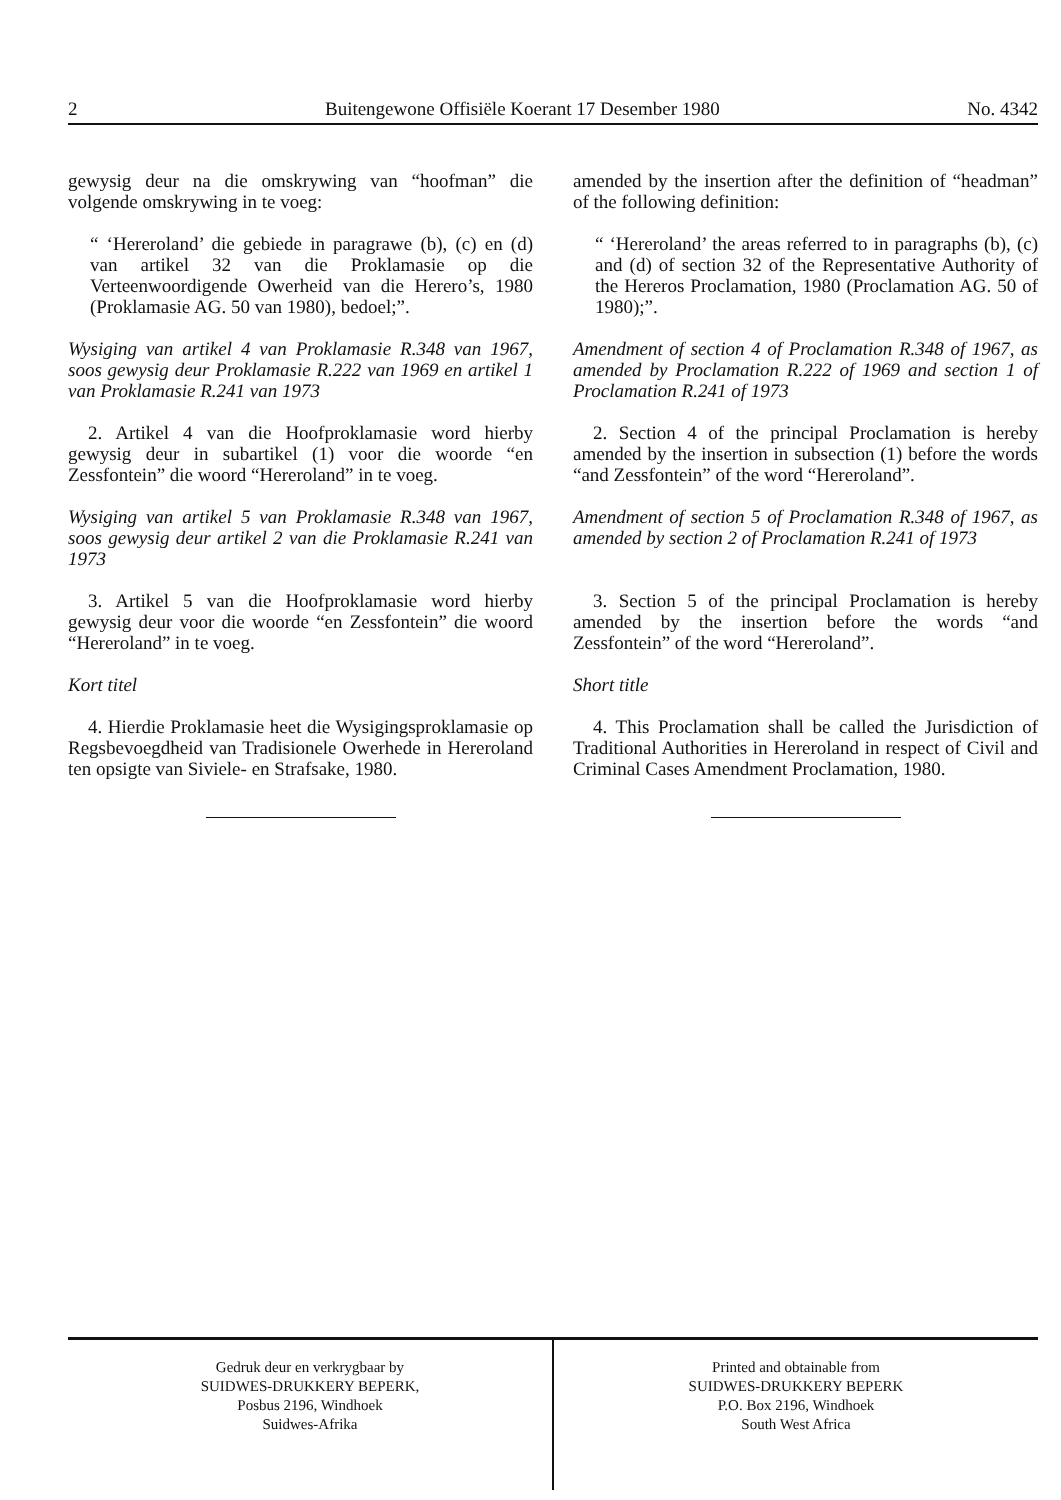2 Buitengewone Offisiële Koerant 17 Desember 1980 No. 4342
gewysig deur na die omskrywing van “hoofman” die volgende omskrywing in te voeg:
“ ‘Hereroland’ die gebiede in paragrawe (b), (c) en (d) van artikel 32 van die Proklamasie op die Verteenwoordigende Owerheid van die Herero’s, 1980 (Proklamasie AG. 50 van 1980), bedoel;”.
Wysiging van artikel 4 van Proklamasie R.348 van 1967, soos gewysig deur Proklamasie R.222 van 1969 en artikel 1 van Proklamasie R.241 van 1973
2. Artikel 4 van die Hoofproklamasie word hierby gewysig deur in subartikel (1) voor die woorde “en Zessfontein” die woord “Hereroland” in te voeg.
Wysiging van artikel 5 van Proklamasie R.348 van 1967, soos gewysig deur artikel 2 van die Proklamasie R.241 van 1973
3. Artikel 5 van die Hoofproklamasie word hierby gewysig deur voor die woorde “en Zessfontein” die woord “Hereroland” in te voeg.
Kort titel
4. Hierdie Proklamasie heet die Wysigingsproklamasie op Regsbevoegdheid van Tradisionele Owerhede in Hereroland ten opsigte van Siviele- en Strafsake, 1980.
amended by the insertion after the definition of “headman” of the following definition:
“ ‘Hereroland’ the areas referred to in paragraphs (b), (c) and (d) of section 32 of the Representative Authority of the Hereros Proclamation, 1980 (Proclamation AG. 50 of 1980);”.
Amendment of section 4 of Proclamation R.348 of 1967, as amended by Proclamation R.222 of 1969 and section 1 of Proclamation R.241 of 1973
2. Section 4 of the principal Proclamation is hereby amended by the insertion in subsection (1) before the words “and Zessfontein” of the word “Hereroland”.
Amendment of section 5 of Proclamation R.348 of 1967, as amended by section 2 of Proclamation R.241 of 1973
3. Section 5 of the principal Proclamation is hereby amended by the insertion before the words “and Zessfontein” of the word “Hereroland”.
Short title
4. This Proclamation shall be called the Jurisdiction of Traditional Authorities in Hereroland in respect of Civil and Criminal Cases Amendment Proclamation, 1980.
Gedruk deur en verkrygbaar by
SUIDWES-DRUKKERY BEPERK,
Posbus 2196, Windhoek
Suidwes-Afrika
Printed and obtainable from
SUIDWES-DRUKKERY BEPERK
P.O. Box 2196, Windhoek
South West Africa